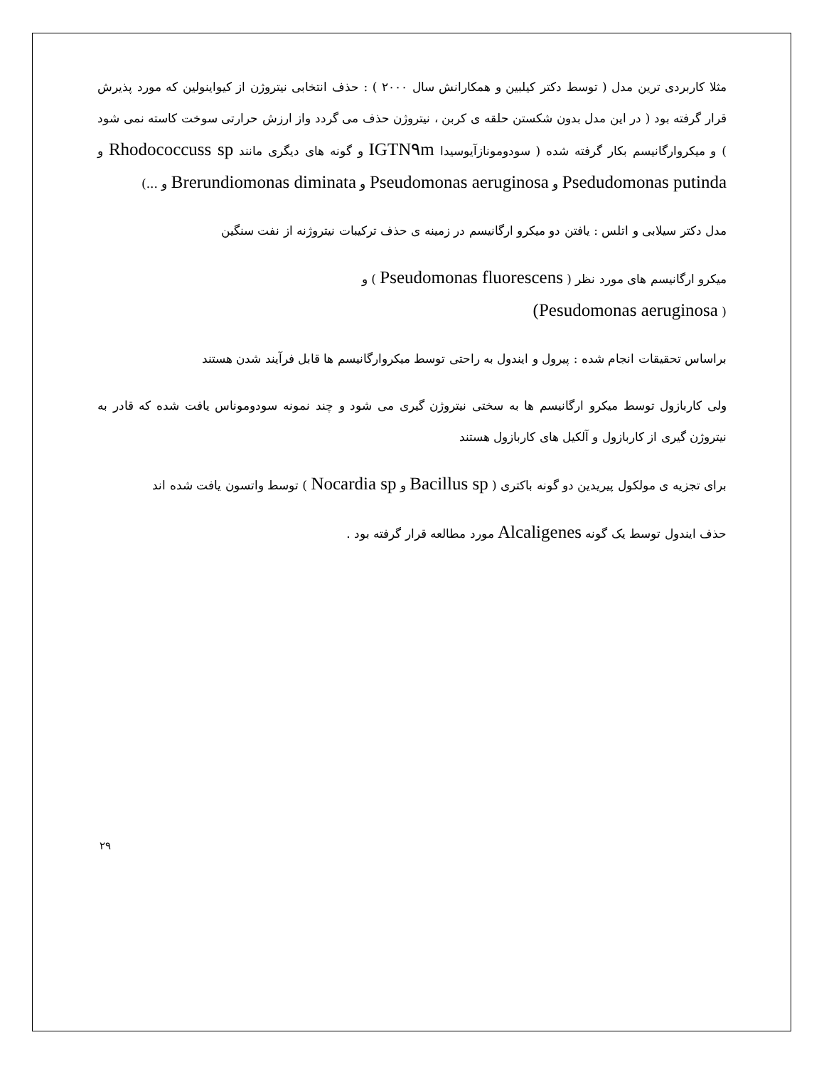مثلا کاربردی ترین مدل ( توسط دکتر کیلبین و همکارانش سال ۲۰۰۰ ) : حذف انتخابی نیتروژن از کیواینولین که مورد پذیرش قرار گرفته بود ( در این مدل بدون شکستن حلقه ی کربن ، نیتروژن حذف می گردد واز ارزش حرارتی سوخت کاسته نمی شود ) و میکروارگانیسم بکار گرفته شده ( سودومونازآیوسیدا IGTN۹m و گونه های دیگری مانند Rhodococcuss sp و Psedudomonas putinda و Pseudomonas aeruginosa و Brerundiomonas diminata و ...)
مدل دکتر سیلابی و اتلس : یافتن دو میکرو ارگانیسم در زمینه ی حذف ترکیبات نیتروژنه از نفت سنگین
میکرو ارگانیسم های مورد نظر ( Pseudomonas fluorescens ) و
( Pesudomonas aeruginosa)
براساس تحقیقات انجام شده : پیرول و ایندول به راحتی توسط میکروارگانیسم ها قابل فرآیند شدن هستند
ولی کاربازول توسط میکرو ارگانیسم ها به سختی نیتروژن گیری می شود و چند نمونه سودوموناس یافت شده که قادر به نیتروژن گیری از کاربازول و آلکیل های کاربازول هستند
برای تجزیه ی مولکول پیریدین دو گونه باکتری ( Bacillus sp و Nocardia sp ) توسط واتسون یافت شده اند
حذف ایندول توسط یک گونه Alcaligenes مورد مطالعه قرار گرفته بود .
۲۹